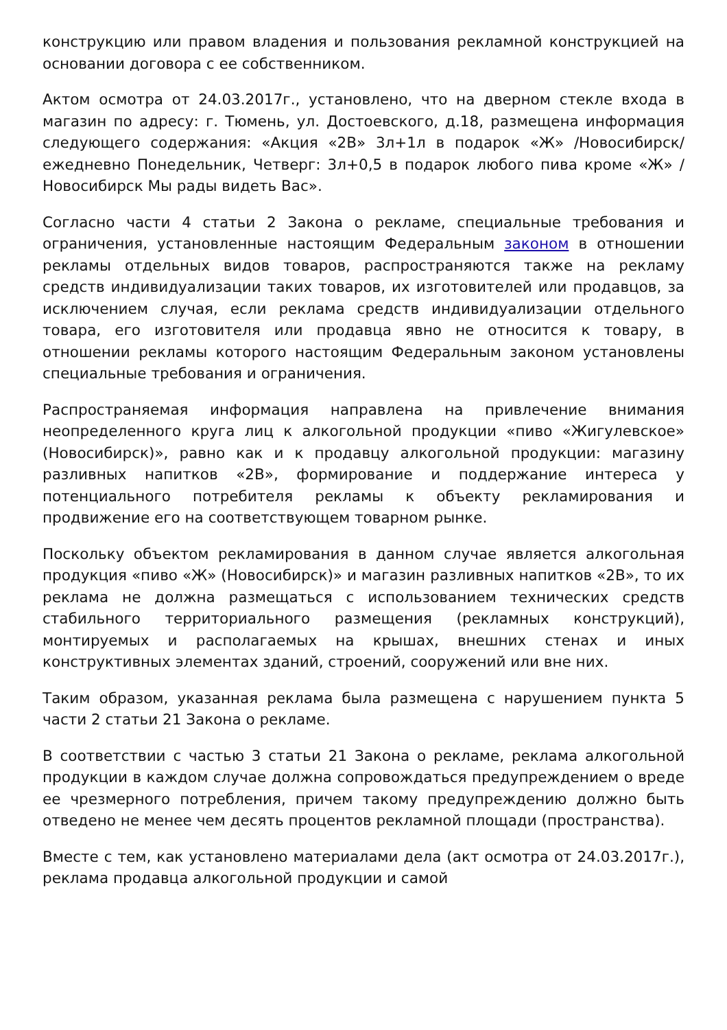конструкцию или правом владения и пользования рекламной конструкцией на основании договора с ее собственником.
Актом осмотра от 24.03.2017г., установлено, что на дверном стекле входа в магазин по адресу: г. Тюмень, ул. Достоевского, д.18, размещена информация следующего содержания: «Акция «2В» 3л+1л в подарок «Ж» /Новосибирск/ ежедневно Понедельник, Четверг: 3л+0,5 в подарок любого пива кроме «Ж» /Новосибирск Мы рады видеть Вас».
Согласно части 4 статьи 2 Закона о рекламе, специальные требования и ограничения, установленные настоящим Федеральным законом в отношении рекламы отдельных видов товаров, распространяются также на рекламу средств индивидуализации таких товаров, их изготовителей или продавцов, за исключением случая, если реклама средств индивидуализации отдельного товара, его изготовителя или продавца явно не относится к товару, в отношении рекламы которого настоящим Федеральным законом установлены специальные требования и ограничения.
Распространяемая информация направлена на привлечение внимания неопределенного круга лиц к алкогольной продукции «пиво «Жигулевское» (Новосибирск)», равно как и к продавцу алкогольной продукции: магазину разливных напитков «2В», формирование и поддержание интереса у потенциального потребителя рекламы к объекту рекламирования и продвижение его на соответствующем товарном рынке.
Поскольку объектом рекламирования в данном случае является алкогольная продукция «пиво «Ж» (Новосибирск)» и магазин разливных напитков «2В», то их реклама не должна размещаться с использованием технических средств стабильного территориального размещения (рекламных конструкций), монтируемых и располагаемых на крышах, внешних стенах и иных конструктивных элементах зданий, строений, сооружений или вне них.
Таким образом, указанная реклама была размещена с нарушением пункта 5 части 2 статьи 21 Закона о рекламе.
В соответствии с частью 3 статьи 21 Закона о рекламе, реклама алкогольной продукции в каждом случае должна сопровождаться предупреждением о вреде ее чрезмерного потребления, причем такому предупреждению должно быть отведено не менее чем десять процентов рекламной площади (пространства).
Вместе с тем, как установлено материалами дела (акт осмотра от 24.03.2017г.), реклама продавца алкогольной продукции и самой